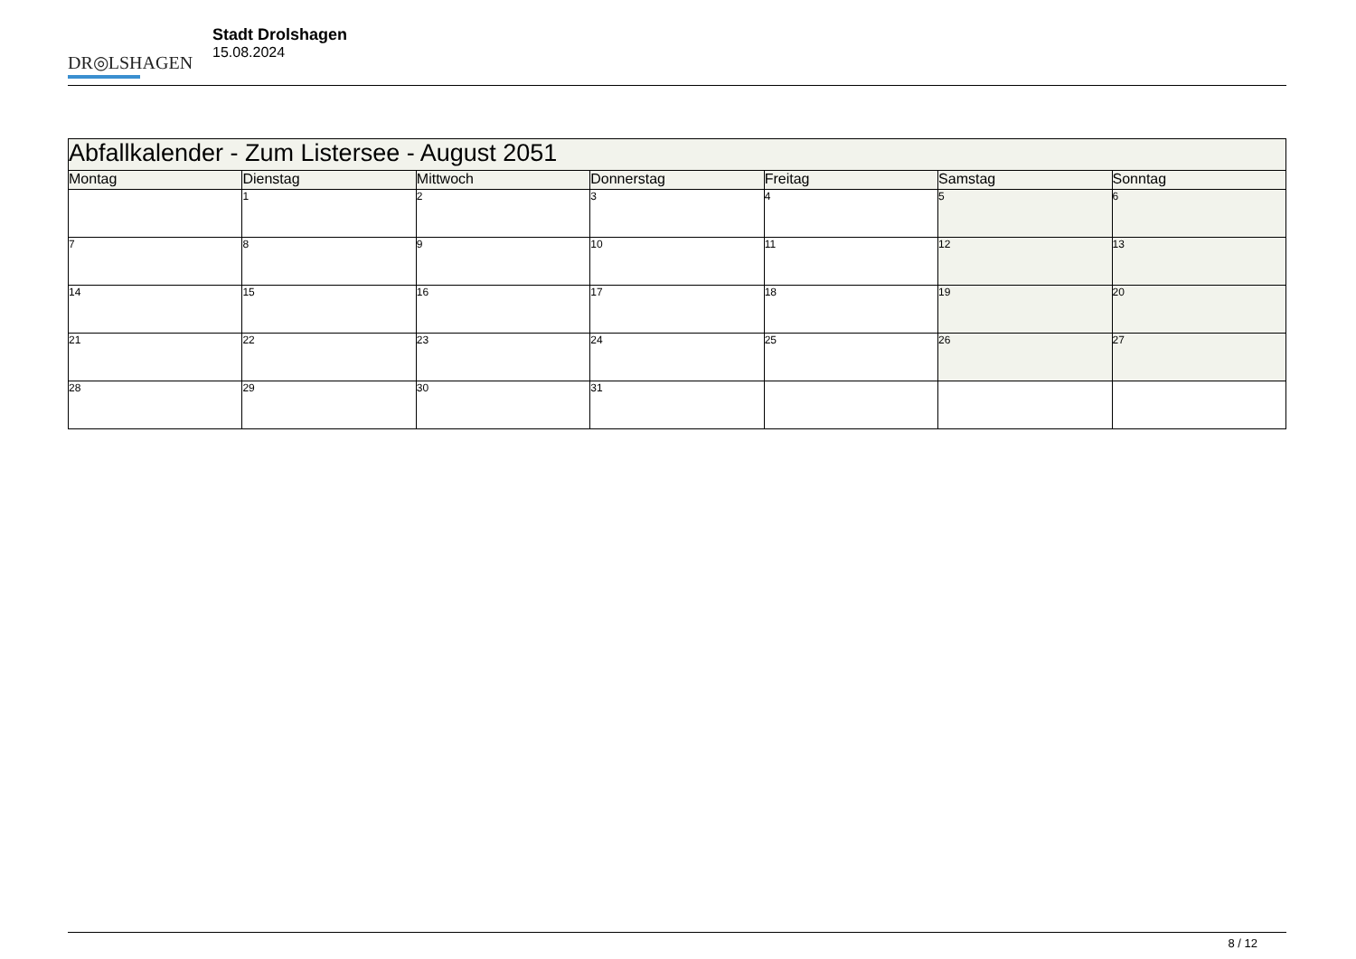DR◎LSHAGEN
Stadt Drolshagen
15.08.2024
| Abfallkalender - Zum Listersee - August 2051 | | | | | | |
| --- | --- | --- | --- | --- | --- | --- |
| Montag | Dienstag | Mittwoch | Donnerstag | Freitag | Samstag | Sonntag |
| | 1 | 2 | 3 | 4 | 5 | 6 |
| 7 | 8 | 9 | 10 | 11 | 12 | 13 |
| 14 | 15 | 16 | 17 | 18 | 19 | 20 |
| 21 | 22 | 23 | 24 | 25 | 26 | 27 |
| 28 | 29 | 30 | 31 | | | |
8 / 12